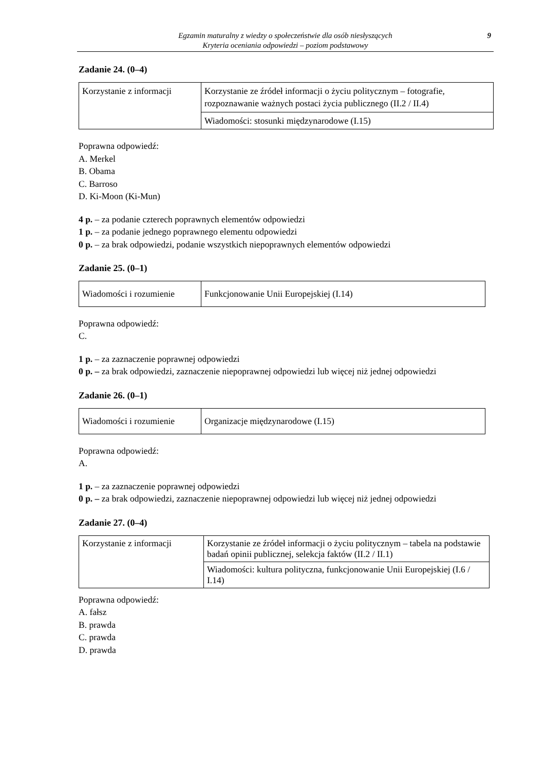Egzamin maturalny z wiedzy o społeczeństwie dla osób niesłyszących
Kryteria oceniania odpowiedzi – poziom podstawowy
9
Zadanie 24. (0–4)
| Korzystanie z informacji | Korzystanie ze źródeł informacji o życiu politycznym – fotografie, rozpoznawanie ważnych postaci życia publicznego (II.2 / II.4) |
| | Wiadomości: stosunki międzynarodowe (I.15) |
Poprawna odpowiedź:
A. Merkel
B. Obama
C. Barroso
D. Ki-Moon (Ki-Mun)
4 p. – za podanie czterech poprawnych elementów odpowiedzi
1 p. – za podanie jednego poprawnego elementu odpowiedzi
0 p. – za brak odpowiedzi, podanie wszystkich niepoprawnych elementów odpowiedzi
Zadanie 25. (0–1)
| Wiadomości i rozumienie | Funkcjonowanie Unii Europejskiej (I.14) |
Poprawna odpowiedź:
C.
1 p. – za zaznaczenie poprawnej odpowiedzi
0 p. – za brak odpowiedzi, zaznaczenie niepoprawnej odpowiedzi lub więcej niż jednej odpowiedzi
Zadanie 26. (0–1)
| Wiadomości i rozumienie | Organizacje międzynarodowe (I.15) |
Poprawna odpowiedź:
A.
1 p. – za zaznaczenie poprawnej odpowiedzi
0 p. – za brak odpowiedzi, zaznaczenie niepoprawnej odpowiedzi lub więcej niż jednej odpowiedzi
Zadanie 27. (0–4)
| Korzystanie z informacji | Korzystanie ze źródeł informacji o życiu politycznym – tabela na podstawie badań opinii publicznej, selekcja faktów (II.2 / II.1) |
| | Wiadomości: kultura polityczna, funkcjonowanie Unii Europejskiej (I.6 / I.14) |
Poprawna odpowiedź:
A. fałsz
B. prawda
C. prawda
D. prawda